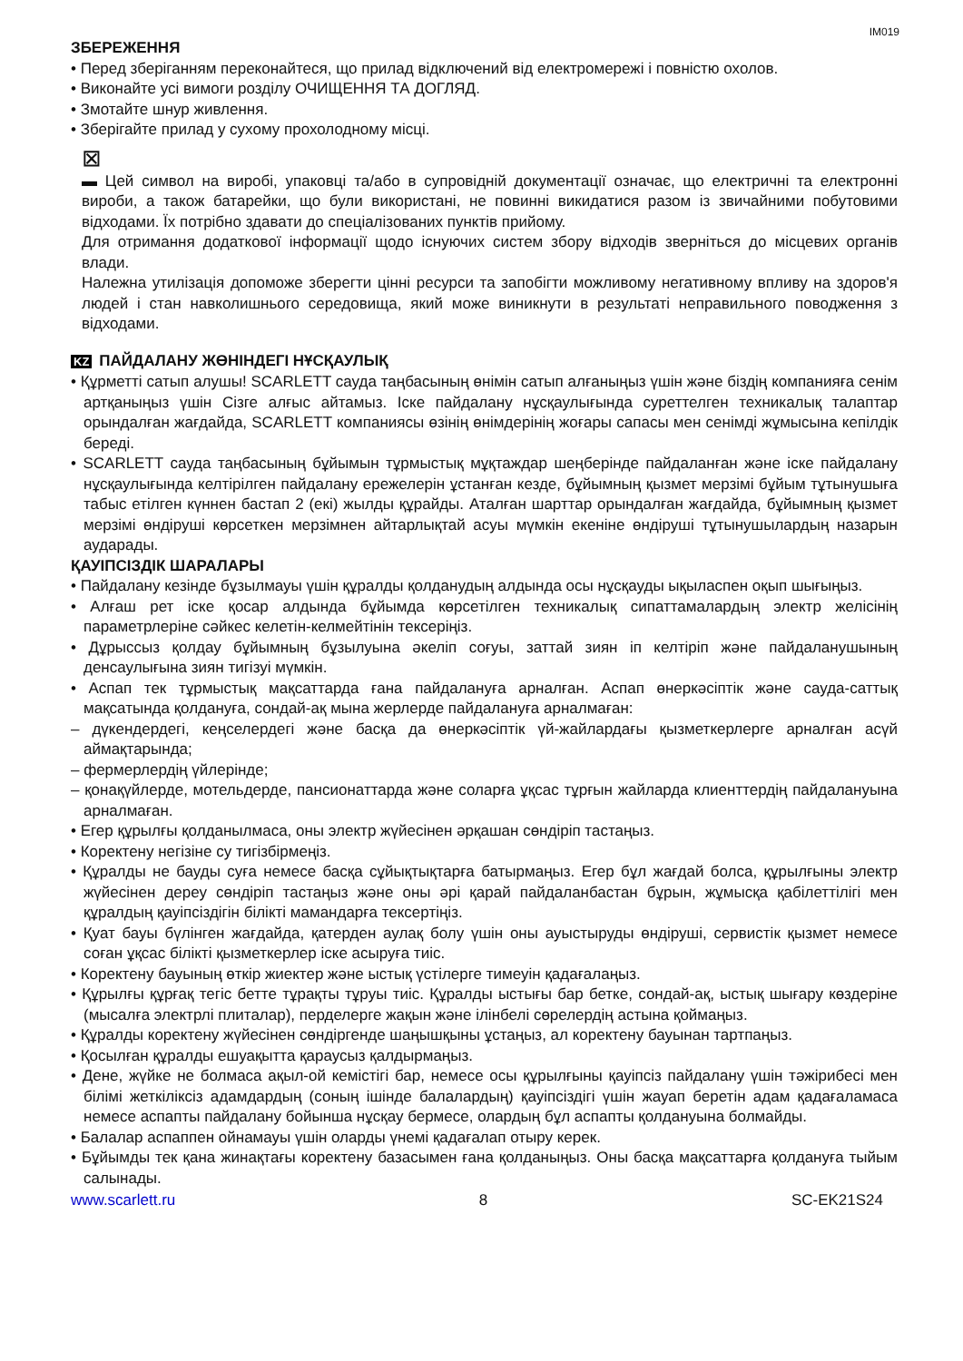IM019
ЗБЕРЕЖЕННЯ
• Перед зберіганням переконайтеся, що прилад відключений від електромережі і повністю охолов.
• Виконайте усі вимоги розділу ОЧИЩЕННЯ ТА ДОГЛЯД.
• Змотайте шнур живлення.
• Зберігайте прилад у сухому прохолодному місці.
⊠
▬ Цей символ на виробі, упаковці та/або в супровідній документації означає, що електричні та електронні вироби, а також батарейки, що були використані, не повинні викидатися разом із звичайними побутовими відходами. Їх потрібно здавати до спеціалізованих пунктів прийому.
Для отримання додаткової інформації щодо існуючих систем збору відходів зверніться до місцевих органів влади.
Належна утилізація допоможе зберегти цінні ресурси та запобігти можливому негативному впливу на здоров'я людей і стан навколишнього середовища, який може виникнути в результаті неправильного поводження з відходами.
KZ ПАЙДАЛАНУ ЖӨНІНДЕГІ НҰСҚАУЛЫҚ
• Құрметті сатып алушы! SCARLETT сауда таңбасының өнімін сатып алғаныңыз үшін және біздің компанияға сенім артқаныңыз үшін Сізге алғыс айтамыз. Іске пайдалану нұсқаулығында суреттелген техникалық талаптар орындалған жағдайда, SCARLETT компаниясы өзінің өнімдерінің жоғары сапасы мен сенімді жұмысына кепілдік береді.
• SCARLETT сауда таңбасының бұйымын тұрмыстық мұқтаждар шеңберінде пайдаланған және іске пайдалану нұсқаулығында келтірілген пайдалану ережелерін ұстанған кезде, бұйымның қызмет мерзімі бұйым тұтынушыға табыс етілген күннен бастап 2 (екі) жылды құрайды. Аталған шарттар орындалған жағдайда, бұйымның қызмет мерзімі өндіруші көрсеткен мерзімнен айтарлықтай асуы мүмкін екеніне өндіруші тұтынушылардың назарын аударады.
ҚАУІПСІЗДІК ШАРАЛАРЫ
• Пайдалану кезінде бұзылмауы үшін құралды қолданудың алдында осы нұсқауды ықыласпен оқып шығыңыз.
• Алғаш рет іске қосар алдында бұйымда көрсетілген техникалық сипаттамалардың электр желісінің параметрлеріне сәйкес келетін-келмейтінін тексеріңіз.
• Дұрыссыз қолдау бұйымның бұзылуына әкеліп соғуы, заттай зиян іп келтіріп және пайдаланушының денсаулығына зиян тигізуі мүмкін.
• Аспап тек тұрмыстық мақсаттарда ғана пайдалануға арналған. Аспап өнеркәсіптік және сауда-саттық мақсатында қолдануға, сондай-ақ мына жерлерде пайдалануға арналмаған:
– дүкендердегі, кеңселердегі және басқа да өнеркәсіптік үй-жайлардағы қызметкерлерге арналған асүй аймақтарында;
– фермерлердің үйлерінде;
– қонақүйлерде, мотельдерде, пансионаттарда және соларға ұқсас тұрғын жайларда клиенттердің пайдалануына арналмаған.
• Егер құрылғы қолданылмаса, оны электр жүйесінен әрқашан сөндіріп тастаңыз.
• Коректену негізіне су тигізбірмеңіз.
• Құралды не бауды суға немесе басқа сұйықтықтарға батырмаңыз. Егер бұл жағдай болса, құрылғыны электр жүйесінен дереу сөндіріп тастаңыз және оны әрі қарай пайдаланбастан бұрын, жұмысқа қабілеттілігі мен құралдың қауіпсіздігін білікті мамандарға тексертіңіз.
• Қуат бауы бүлінген жағдайда, қатерден аулақ болу үшін оны ауыстыруды өндіруші, сервистік қызмет немесе соған ұқсас білікті қызметкерлер іске асыруға тиіс.
• Коректену бауының өткір жиектер және ыстық үстілерге тимеуін қадағалаңыз.
• Құрылғы құрғақ тегіс бетте тұрақты тұруы тиіс. Құралды ыстығы бар бетке, сондай-ақ, ыстық шығару көздеріне (мысалға электрлі плиталар), перделерге жақын және ілінбелі сөрелердің астына қоймаңыз.
• Құралды коректену жүйесінен сөндіргенде шаңышқыны ұстаңыз, ал коректену бауынан тартпаңыз.
• Қосылған құралды ешуақытта қараусыз қалдырмаңыз.
• Дене, жүйке не болмаса ақыл-ой кемістігі бар, немесе осы құрылғыны қауіпсіз пайдалану үшін тәжірибесі мен білімі жеткіліксіз адамдардың (соның ішінде балалардың) қауіпсіздігі үшін жауап беретін адам қадағаламаса немесе аспапты пайдалану бойынша нұсқау бермесе, олардың бұл аспапты қолдануына болмайды.
• Балалар аспаппен ойнамауы үшін оларды үнемі қадағалап отыру керек.
• Бұйымды тек қана жинақтағы коректену базасымен ғана қолданыңыз. Оны басқа мақсаттарға қолдануға тыйым салынады.
www.scarlett.ru 8 SC-EK21S24